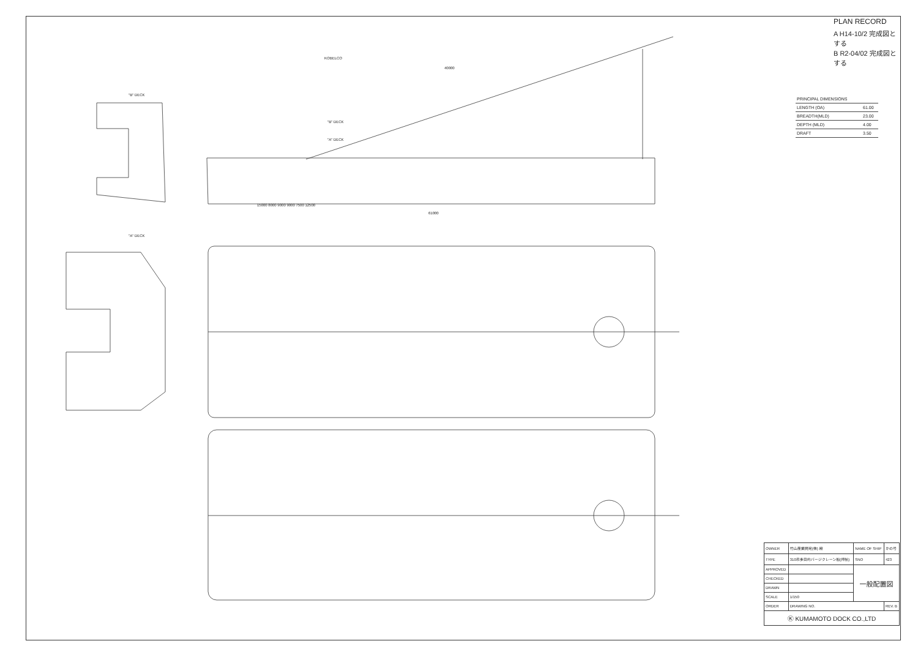PLAN RECORD
A H14-10/2 完成図とする
B R2-04/02 完成図とする
| PRINCIPAL DIMENSIONS | |
| --- | --- |
| LENGTH (OA) | 61.00 |
| BREADTH(MLD) | 23.00 |
| DEPTH (MLD) | 4.00 |
| DRAFT | 3.50 |
"B" DECK
"A" DECK
"B" DECK
"A" DECK
KOBELCO
40000
15000 8000 9000 9000 7500 12500
61000
| OWNER | 竹山産業開発(株) 殿 | NAME OF SHIP | かの号 |
| TYPE | 310吊多目的バージクレーン船(押航) | SNO | 423 |
| APPROVED | | 一般配置図 | |
| CHECKED | | | |
| DRAWN | | | |
| SCALE | 1/150 | | |
| ORDER | DRAWING NO. | | REV. B |
| Ⓚ KUMAMOTO DOCK CO.,LTD | | | |